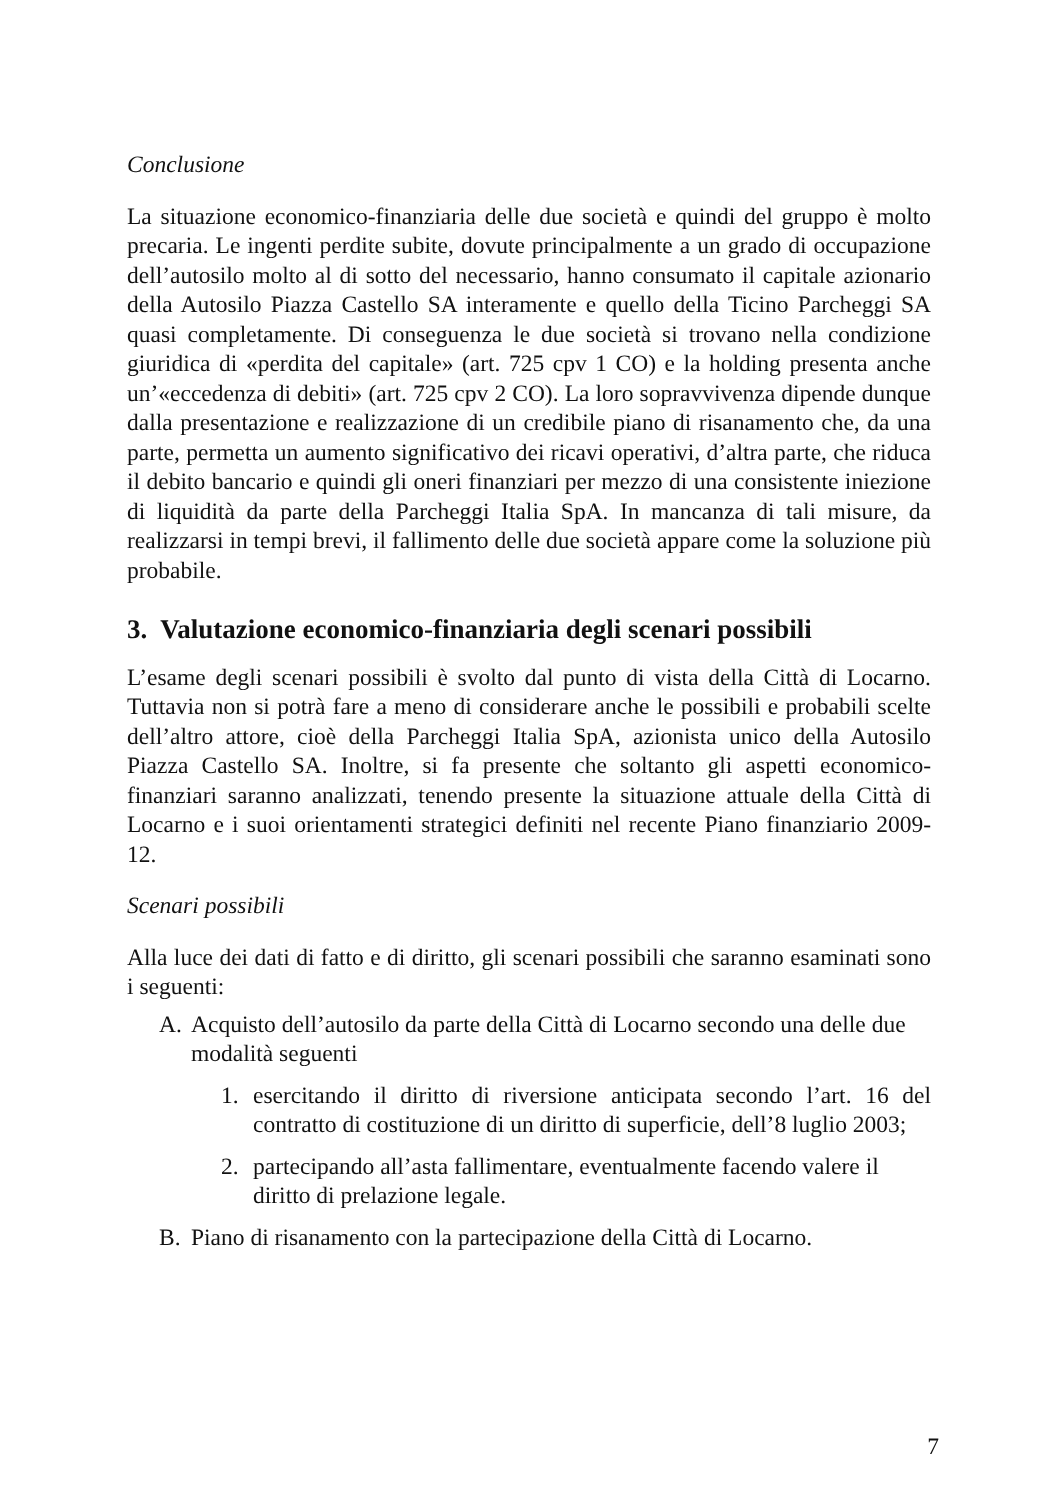Conclusione
La situazione economico-finanziaria delle due società e quindi del gruppo è molto precaria. Le ingenti perdite subite, dovute principalmente a un grado di occupazione dell’autosilo molto al di sotto del necessario, hanno consumato il capitale azionario della Autosilo Piazza Castello SA interamente e quello della Ticino Parcheggi SA quasi completamente. Di conseguenza le due società si trovano nella condizione giuridica di «perdita del capitale» (art. 725 cpv 1 CO) e la holding presenta anche un’«eccedenza di debiti» (art. 725 cpv 2 CO). La loro sopravvivenza dipende dunque dalla presentazione e realizzazione di un credibile piano di risanamento che, da una parte, permetta un aumento significativo dei ricavi operativi, d’altra parte, che riduca il debito bancario e quindi gli oneri finanziari per mezzo di una consistente iniezione di liquidità da parte della Parcheggi Italia SpA. In mancanza di tali misure, da realizzarsi in tempi brevi, il fallimento delle due società appare come la soluzione più probabile.
3. Valutazione economico-finanziaria degli scenari possibili
L’esame degli scenari possibili è svolto dal punto di vista della Città di Locarno. Tuttavia non si potrà fare a meno di considerare anche le possibili e probabili scelte dell’altro attore, cioè della Parcheggi Italia SpA, azionista unico della Autosilo Piazza Castello SA. Inoltre, si fa presente che soltanto gli aspetti economico-finanziari saranno analizzati, tenendo presente la situazione attuale della Città di Locarno e i suoi orientamenti strategici definiti nel recente Piano finanziario 2009-12.
Scenari possibili
Alla luce dei dati di fatto e di diritto, gli scenari possibili che saranno esaminati sono i seguenti:
A. Acquisto dell’autosilo da parte della Città di Locarno secondo una delle due modalità seguenti
1. esercitando il diritto di riversione anticipata secondo l’art. 16 del contratto di costituzione di un diritto di superficie, dell’8 luglio 2003;
2. partecipando all’asta fallimentare, eventualmente facendo valere il diritto di prelazione legale.
B. Piano di risanamento con la partecipazione della Città di Locarno.
7